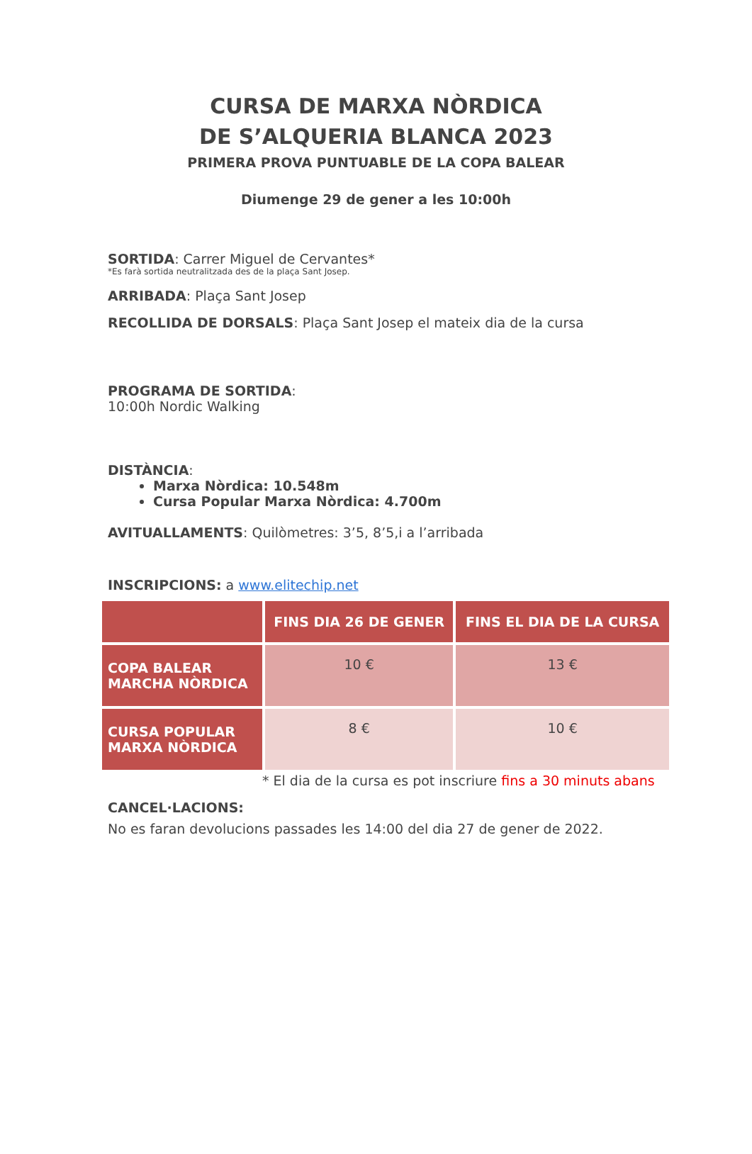CURSA DE MARXA NÒRDICA
DE S’ALQUERIA BLANCA 2023
PRIMERA PROVA PUNTUABLE DE LA COPA BALEAR
Diumenge 29 de gener a les 10:00h
SORTIDA: Carrer Miguel de Cervantes*
*Es farà sortida neutralitzada des de la plaça Sant Josep.
ARRIBADA: Plaça Sant Josep
RECOLLIDA DE DORSALS: Plaça Sant Josep el mateix dia de la cursa
PROGRAMA DE SORTIDA:
10:00h Nordic Walking
DISTÀNCIA:
Marxa Nòrdica: 10.548m
Cursa Popular Marxa Nòrdica: 4.700m
AVITUALLAMENTS: Quilòmetres: 3’5, 8’5,i a l’arribada
INSCRIPCIONS: a www.elitechip.net
| | FINS DIA 26 DE GENER | FINS EL DIA DE LA CURSA |
| --- | --- | --- |
| COPA BALEAR MARCHA NÒRDICA | 10 € | 13 € |
| CURSA POPULAR MARXA NÒRDICA | 8 € | 10 € |
* El dia de la cursa es pot inscriure fins a 30 minuts abans
CANCEL·LACIONS:
No es faran devolucions passades les 14:00 del dia 27 de gener de 2022.